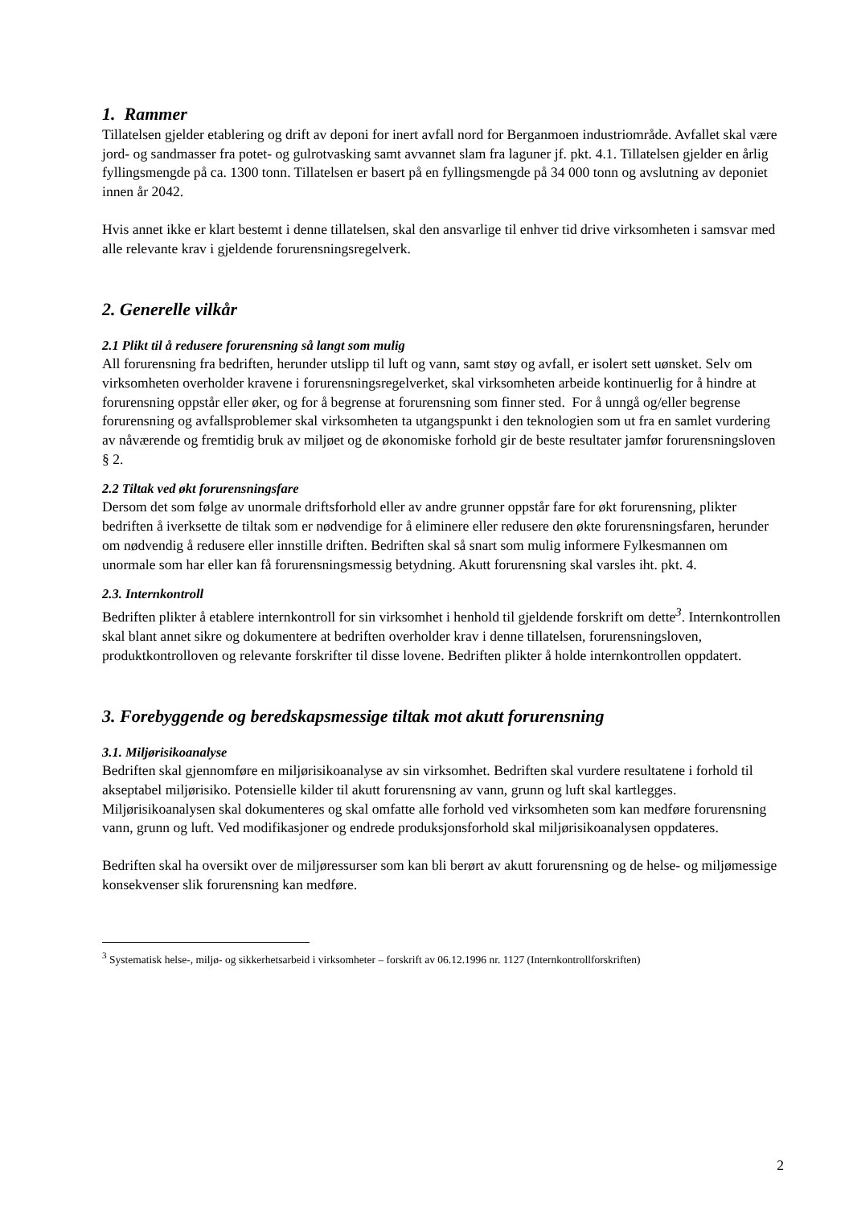1. Rammer
Tillatelsen gjelder etablering og drift av deponi for inert avfall nord for Berganmoen industriområde. Avfallet skal være jord- og sandmasser fra potet- og gulrotvasking samt avvannet slam fra laguner jf. pkt. 4.1. Tillatelsen gjelder en årlig fyllingsmengde på ca. 1300 tonn. Tillatelsen er basert på en fyllingsmengde på 34 000 tonn og avslutning av deponiet innen år 2042.
Hvis annet ikke er klart bestemt i denne tillatelsen, skal den ansvarlige til enhver tid drive virksomheten i samsvar med alle relevante krav i gjeldende forurensningsregelverk.
2. Generelle vilkår
2.1 Plikt til å redusere forurensning så langt som mulig
All forurensning fra bedriften, herunder utslipp til luft og vann, samt støy og avfall, er isolert sett uønsket. Selv om virksomheten overholder kravene i forurensningsregelverket, skal virksomheten arbeide kontinuerlig for å hindre at forurensning oppstår eller øker, og for å begrense at forurensning som finner sted. For å unngå og/eller begrense forurensning og avfallsproblemer skal virksomheten ta utgangspunkt i den teknologien som ut fra en samlet vurdering av nåværende og fremtidig bruk av miljøet og de økonomiske forhold gir de beste resultater jamfør forurensningsloven § 2.
2.2 Tiltak ved økt forurensningsfare
Dersom det som følge av unormale driftsforhold eller av andre grunner oppstår fare for økt forurensning, plikter bedriften å iverksette de tiltak som er nødvendige for å eliminere eller redusere den økte forurensningsfaren, herunder om nødvendig å redusere eller innstille driften. Bedriften skal så snart som mulig informere Fylkesmannen om unormale som har eller kan få forurensningsmessig betydning. Akutt forurensning skal varsles iht. pkt. 4.
2.3. Internkontroll
Bedriften plikter å etablere internkontroll for sin virksomhet i henhold til gjeldende forskrift om dette<sup>3</sup>. Internkontrollen skal blant annet sikre og dokumentere at bedriften overholder krav i denne tillatelsen, forurensningsloven, produktkontrolloven og relevante forskrifter til disse lovene. Bedriften plikter å holde internkontrollen oppdatert.
3. Forebyggende og beredskapsmessige tiltak mot akutt forurensning
3.1. Miljørisikoanalyse
Bedriften skal gjennomføre en miljørisikoanalyse av sin virksomhet. Bedriften skal vurdere resultatene i forhold til akseptabel miljørisiko. Potensielle kilder til akutt forurensning av vann, grunn og luft skal kartlegges. Miljørisikoanalysen skal dokumenteres og skal omfatte alle forhold ved virksomheten som kan medføre forurensning vann, grunn og luft. Ved modifikasjoner og endrede produksjonsforhold skal miljørisikoanalysen oppdateres.
Bedriften skal ha oversikt over de miljøressurser som kan bli berørt av akutt forurensning og de helse- og miljømessige konsekvenser slik forurensning kan medføre.
<sup>3</sup> Systematisk helse-, miljø- og sikkerhetsarbeid i virksomheter – forskrift av 06.12.1996 nr. 1127 (Internkontrollforskriften)
2